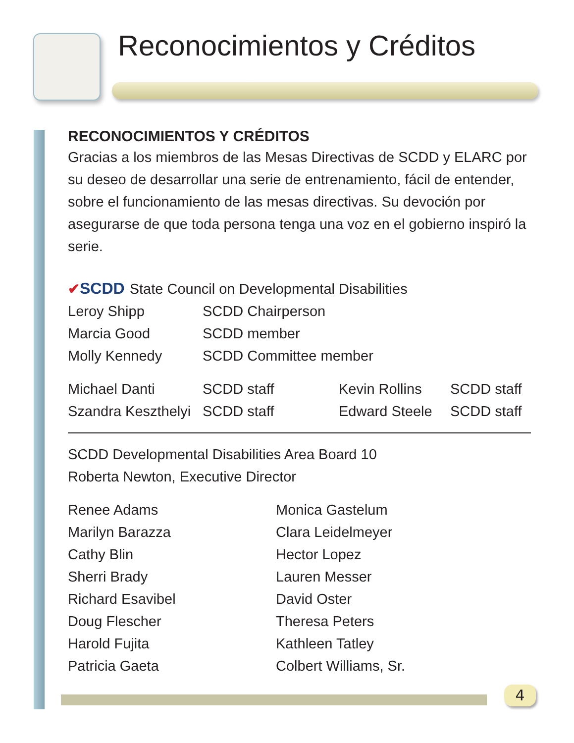Reconocimientos y Créditos
RECONOCIMIENTOS Y CRÉDITOS
Gracias a los miembros de las Mesas Directivas de SCDD y ELARC por su deseo de desarrollar una serie de entrenamiento, fácil de entender, sobre el funcionamiento de las mesas directivas. Su devoción por asegurarse de que toda persona tenga una voz en el gobierno inspiró la serie.
✔SCDD State Council on Developmental Disabilities
| Leroy Shipp | SCDD Chairperson |
| Marcia Good | SCDD member |
| Molly Kennedy | SCDD Committee member |
| Michael Danti | SCDD staff | Kevin Rollins | SCDD staff |
| Szandra Keszthelyi | SCDD staff | Edward Steele | SCDD staff |
SCDD Developmental Disabilities Area Board 10
Roberta Newton, Executive Director
| Renee Adams | Monica Gastelum |
| Marilyn Barazza | Clara Leidelmeyer |
| Cathy Blin | Hector Lopez |
| Sherri Brady | Lauren Messer |
| Richard Esavibel | David Oster |
| Doug Flescher | Theresa Peters |
| Harold Fujita | Kathleen Tatley |
| Patricia Gaeta | Colbert Williams, Sr. |
4